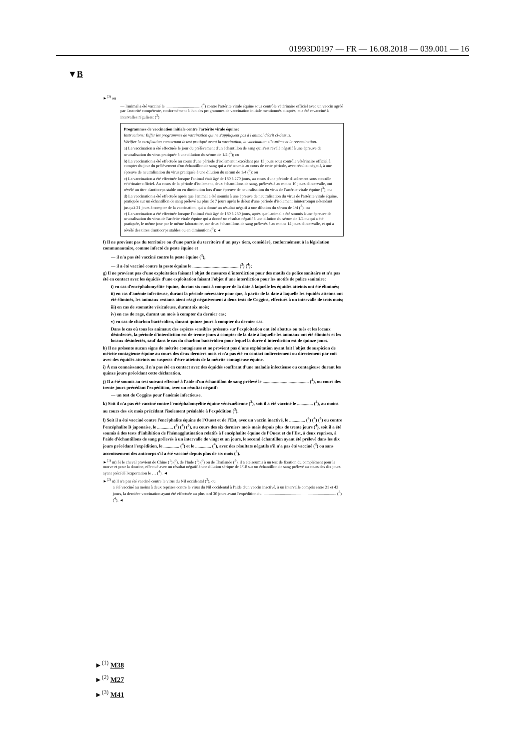01993D0197 — FR — 16.08.2018 — 039.001 — 16
▼B
►<sup>(3)</sup> ou
— l'animal a été vacciné le .................................. (<sup>4</sup>) contre l'artérite virale équine sous contrôle vétérinaire officiel avec un vaccin agréé par l'autorité compétente, conformément à l'un des programmes de vaccination initiale mentionnés ci-après, et a été revacciné à intervalles réguliers: (<sup>3</sup>)
Programmes de vaccination initiale contre l'artérite virale équine:
Instructions: Biffer les programmes de vaccination qui ne s'appliquent pas à l'animal décrit ci-dessus.
Vérifier la certification concernant le test pratiqué avant la vaccination, la vaccination elle-même et la revaccination.
a) La vaccination a été effectuée le jour du prélèvement d'un échantillon de sang qui s'est révélé négatif à une épreuve de neutralisation du virus pratiquée à une dilution du sérum de 1/4 (<sup>3</sup>); ou
b) La vaccination a été effectuée au cours d'une période d'isolement n'excédant pas 15 jours sous contrôle vétérinaire officiel à compter du jour du prélèvement d'un échantillon de sang qui a été soumis au cours de cette période, avec résultat négatif, à une épreuve de neutralisation du virus pratiquée à une dilution du sérum de 1/4 (<sup>3</sup>): ou
c) La vaccination a été effectuée lorsque l'animal était âgé de 180 à 270 jours, au cours d'une période d'isolement sous contrôle vétérinaire officiel. Au cours de la période d'isolement, deux échantillons de sang, prélevés à au moins 10 jours d'intervalle, ont révélé un titre d'anticorps stable ou en diminution lors d'une épreuve de neutralisation du virus de l'artérite virale équine (<sup>3</sup>); ou
d) La vaccination a été effectuée après que l'animal a été soumis à une épreuve de neutralisation du virus de l'artérite virale équine, pratiquée sur un échantillon de sang prélevé au plus tôt 7 jours après le début d'une période d'isolement ininterrompu s'étendant jusqu'à 21 jours à compter de la vaccination, qui a donné un résultat négatif à une dilution du sérum de 1/4 (<sup>3</sup>); ou
e) La vaccination a été effectuée lorsque l'animal était âgé de 180 à 250 jours, après que l'animal a été soumis à une épreuve de neutralisation du virus de l'artérite virale équine qui a donné un résultat négatif à une dilution du sérum de 1/4 ou qui a été pratiquée, le même jour par le même laboratoire, sur deux échantillons de sang prélevés à au moins 14 jours d'intervalle, et qui a révélé des titres d'anticorps stables ou en diminution (<sup>3</sup>); ◄
f) Il ne provient pas du territoire ou d'une partie du territoire d'un pays tiers, considéré, conformément à la législation communautaire, comme infecté de peste équine et
— il n'a pas été vacciné contre la peste équine (<sup>3</sup>),
— il a été vacciné contre la peste équine le ......................................... (<sup>3</sup>) (<sup>4</sup>);
g) Il ne provient pas d'une exploitation faisant l'objet de mesures d'interdiction pour des motifs de police sanitaire et n'a pas été en contact avec les équidés d'une exploitation faisant l'objet d'une interdiction pour les motifs de police sanitaire:
i) en cas d'encéphalomyélite équine, durant six mois à compter de la date à laquelle les équidés atteints ont été éliminés;
ii) en cas d'anémie infectieuse, durant la période nécessaire pour que, à partir de la date à laquelle les équidés atteints ont été éliminés, les animaux restants aient réagi négativement à deux tests de Coggins, effectués à un intervalle de trois mois;
iii) en cas de stomatite vésiculeuse, durant six mois;
iv) en cas de rage, durant un mois à compter du dernier cas;
v) en cas de charbon bactéridien, durant quinze jours à compter du dernier cas.
Dans le cas où tous les animaux des espèces sensibles présents sur l'exploitation ont été abattus ou tués et les locaux désinfectés, la période d'interdiction est de trente jours à compter de la date à laquelle les animaux ont été éliminés et les locaux désinfectés, sauf dans le cas du charbon bactéridien pour lequel la durée d'interdiction est de quinze jours.
h) Il ne présente aucun signe de métrite contagieuse et ne provient pas d'une exploitation ayant fait l'objet de suspicion de métrite contagieuse équine au cours des deux derniers mois et n'a pas été en contact indirectement ou directement par coït avec des équidés atteints ou suspects d'être atteints de la métrite contagieuse équine.
i) À ma connaissance, il n'a pas été en contact avec des équidés souffrant d'une maladie infectieuse ou contagieuse durant les quinze jours précédant cette déclaration.
j) Il a été soumis au test suivant effectué à l'aide d'un échantillon de sang prélevé le ...................... .................. (<sup>4</sup>), ou cours des trente jours précédant l'expédition, avec un résultat négatif:
— un test de Coggins pour l'anémie infectieuse.
k) Soit il n'a pas été vacciné contre l'encéphalomyélite équine vénézuélienne (<sup>3</sup>), soit il a été vacciné le .............. (<sup>4</sup>), au moins au cours des six mois précédant l'isolement préalable à l'expédition (<sup>3</sup>).
l) Soit il a été vacciné contre l'encéphalite équine de l'Ouest et de l'Est, avec un vaccin inactivé, le .............. (<sup>3</sup>) (<sup>4</sup>) (<sup>5</sup>) ou contre l'encéphalite B japonaise, le .............. (<sup>3</sup>) (<sup>4</sup>) (<sup>5</sup>), au cours des six derniers mois mais depuis plus de trente jours (<sup>4</sup>), soit il a été soumis à des tests d'inhibition de l'hémagglutination relatifs à l'encéphalite équine de l'Ouest et de l'Est, à deux reprises, à l'aide d'échantillons de sang prélevés à un intervalle de vingt et un jours, le second échantillon ayant été prélevé dans les dix jours précédant l'expédition, le .............. (<sup>4</sup>) et le .............. (<sup>4</sup>), avec des résultats négatifs s'il n'a pas été vacciné (<sup>3</sup>) ou sans accroissement des anticorps s'il a été vacciné depuis plus de six mois (<sup>3</sup>).
►<sup>(1)</sup> m) Si le cheval provient de Chine (<sup>1</sup>) (<sup>3</sup>), de l'Inde (<sup>1</sup>) (<sup>3</sup>) ou de Thaïlande (<sup>3</sup>), il a été soumis à un test de fixation du complément pour la morve et pour la dourine, effectué avec un résultat négatif à une dilution sérique de 1/10 sur un échantillon de sang prélevé au cours des dix jours ayant précédé l'exportation le … (<sup>4</sup>). ◄
►<sup>(2)</sup> n) Il n'a pas été vacciné contre le virus du Nil occidental (<sup>3</sup>), ou
a été vacciné au moins à deux reprises contre le virus du Nil occidental à l'aide d'un vaccin inactivé, à un intervalle compris entre 21 et 42 jours, la dernière vaccination ayant été effectuée au plus tard 30 jours avant l'expédition du ........................................................................ (<sup>3</sup>) (<sup>4</sup>). ◄
►<sup>(1)</sup> M38
►<sup>(2)</sup> M27
►<sup>(3)</sup> M41